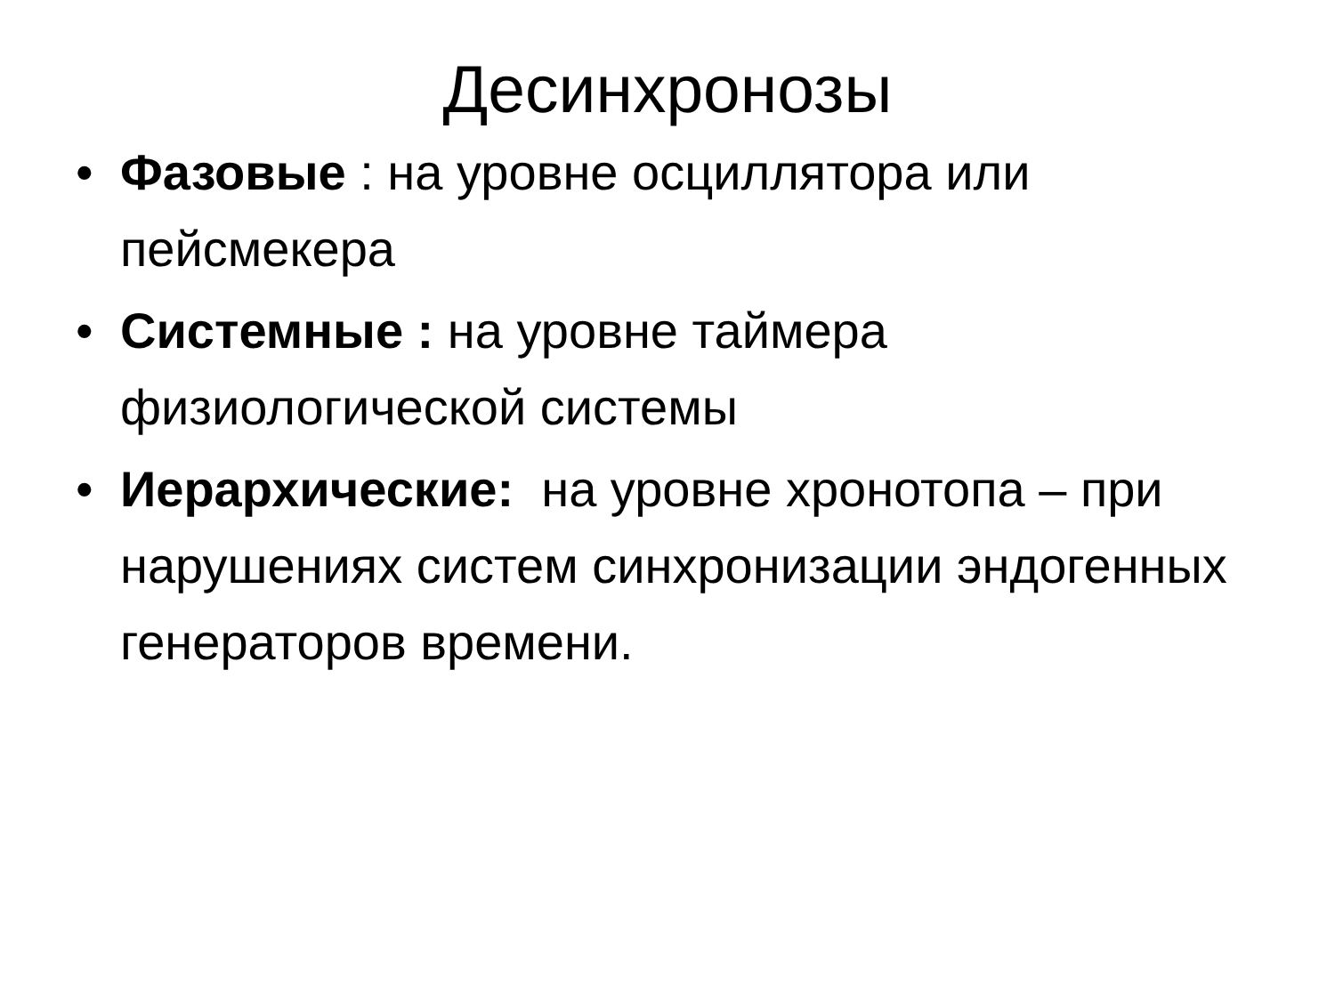Десинхронозы
• Фазовые : на уровне осциллятора или пейсмекера
• Системные : на уровне таймера физиологической системы
• Иерархические: на уровне хронотопа – при нарушениях систем синхронизации эндогенных генераторов времени.